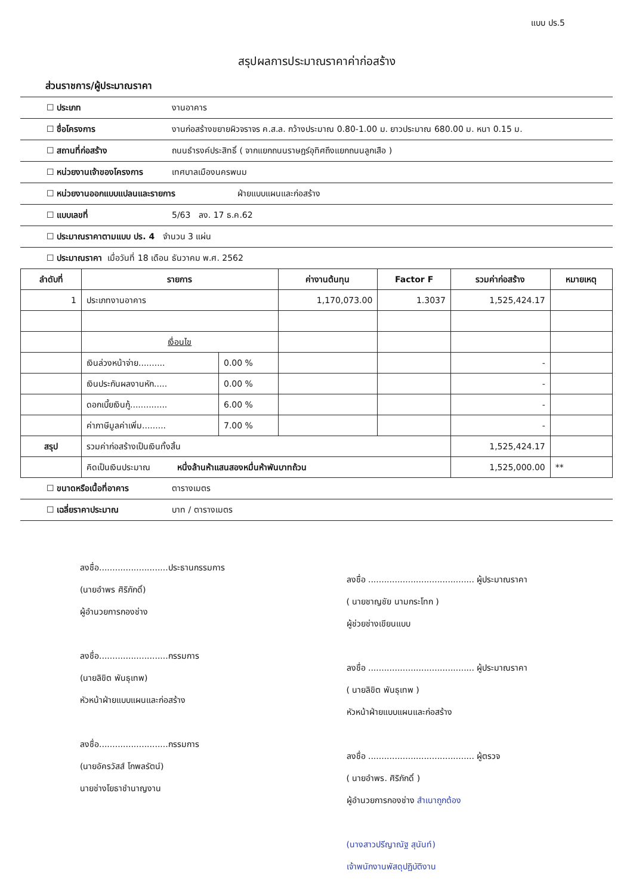แบบ ปร.5
สรุปผลการประมาณราคาค่าก่อสร้าง
ส่วนราชการ/ผู้ประมาณราคา
☐ ประเภท งานอาคาร
☐ ชื่อโครงการ งานก่อสร้างขยายผิวจราจร ค.ส.ล. กว้างประมาณ 0.80-1.00 ม. ยาวประมาณ 680.00 ม. หนา 0.15 ม.
☐ สถานที่ก่อสร้าง ถนนธำรงค์ประสิทธิ์ ( จากแยกถนนราษฎร์อุทิศถึงแยกถนนลูกเสือ )
☐ หน่วยงานเจ้าของโครงการ เทศบาลเมืองนครพนม
☐ หน่วยงานออกแบบแปลนและรายการ ฝ่ายแบบแผนและก่อสร้าง
☐ แบบเลขที่ 5/63 ลง. 17 ธ.ค.62
☐ ประมาณราคาตามแบบ ปร. 4 จำนวน 3 แผ่น
☐ ประมาณราคา เมื่อวันที่ 18 เดือน ธันวาคม พ.ศ. 2562
| ลำดับที่ | รายการ | | ค่างานต้นทุน | Factor F | รวมค่าก่อสร้าง | หมายเหตุ |
| --- | --- | --- | --- | --- | --- | --- |
| 1 | ประเภทงานอาคาร | | 1,170,073.00 | 1.3037 | 1,525,424.17 | |
| | เงื่อนไข | | | | | |
| | เงินล่วงหน้าจ่าย.......... | 0.00 % | | | - | |
| | เงินประกันผลงานหัก..... | 0.00 % | | | - | |
| | ดอกเบี้ยเงินกู้.............. | 6.00 % | | | - | |
| | ค่าภาษีมูลค่าเพิ่ม......... | 7.00 % | | | - | |
| สรุป | รวมค่าก่อสร้างเป็นเงินทั้งสิ้น | | | | 1,525,424.17 | |
| | คิดเป็นเงินประมาณ หนึ่งล้านห้าแสนสองหมื่นห้าพันบาทถ้วน | | | | 1,525,000.00 | ** |
☐ ขนาดหรือเนื้อที่อาคาร ตารางเมตร
☐ เฉลี่ยราคาประมาณ บาท / ตารางเมตร
ลงชื่อ..........................ประธานกรรมการ
(นายอำพร ศิริภักดิ์)
ผู้อำนวยการกองช่าง
ลงชื่อ..........................กรรมการ
(นายลิขิต พันธุเทพ)
หัวหน้าฝ่ายแบบแผนและก่อสร้าง
ลงชื่อ..........................กรรมการ
(นายอัครวัสส์ โกพลรัตน์)
นายช่างโยธาชำนาญงาน
ลงชื่อ ........................................ ผู้ประมาณราคา
( นายชาญชัย นามกระโทก )
ผู้ช่วยช่างเขียนแบบ
ลงชื่อ ........................................ ผู้ประมาณราคา
( นายลิขิต พันธุเทพ )
หัวหน้าฝ่ายแบบแผนและก่อสร้าง
ลงชื่อ ........................................ ผู้ตรวจ
( นายอำพร. ศิริภักดิ์ )
ผู้อำนวยการกองช่าง สำเนาถูกต้อง
(นางสาวปรีญาณัฐ สุนันท์)
เจ้าพนักงานพัสดุปฏิบัติงาน